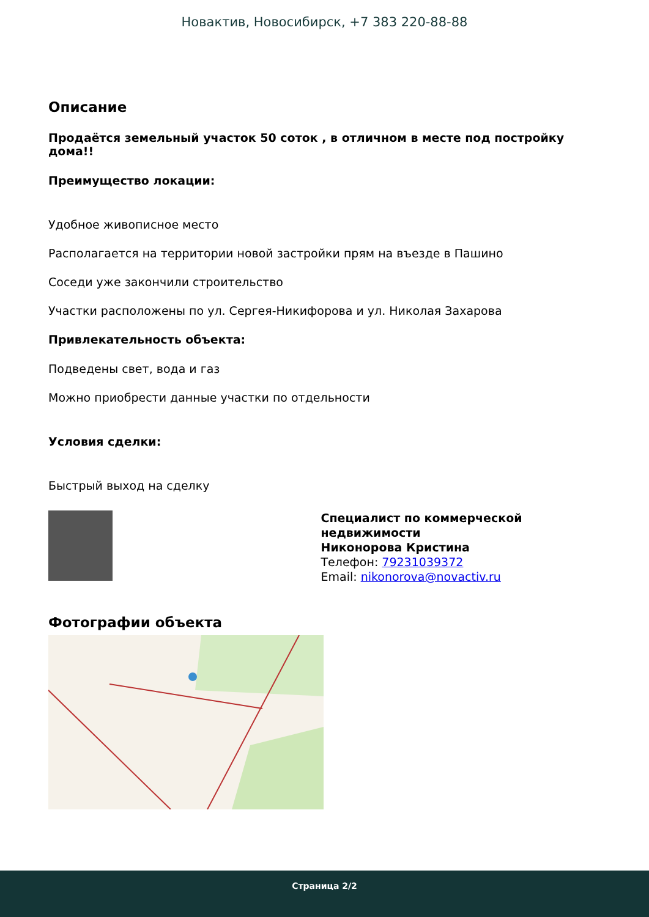Новактив, Новосибирск, +7 383 220-88-88
Описание
Продаётся земельный участок 50 соток , в отличном в месте под постройку дома!!
Преимущество локации:
Удобное живописное место
Располагается на территории новой застройки прям на въезде в Пашино
Соседи уже закончили строительство
Участки расположены по ул. Сергея-Никифорова и ул. Николая Захарова
Привлекательность объекта:
Подведены свет, вода и газ
Можно приобрести данные участки по отдельности
Условия сделки:
Быстрый выход на сделку
Специалист по коммерческой недвижимости
Никонорова Кристина
Телефон: 79231039372
Email: nikonorova@novactiv.ru
Фотографии объекта
Страница 2/2